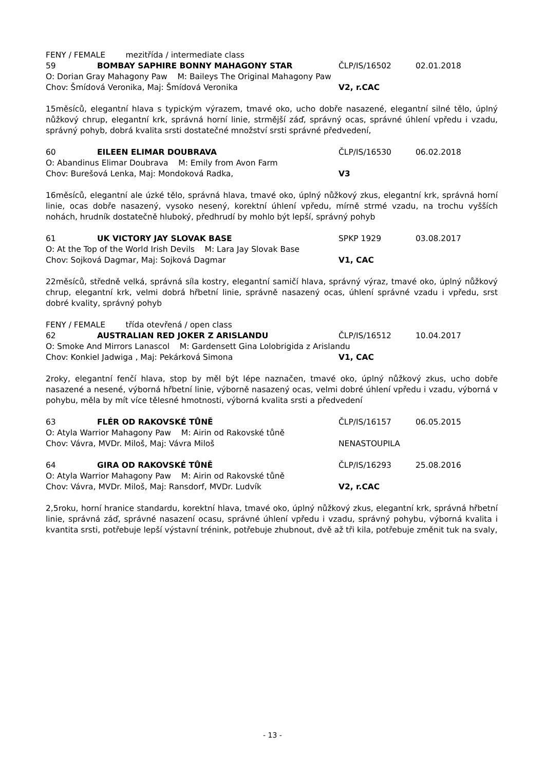FENY / FEMALE mezitřída / intermediate class
59 BOMBAY SAPHIRE BONNY MAHAGONY STAR ČLP/IS/16502 02.01.2018
O: Dorian Gray Mahagony Paw M: Baileys The Original Mahagony Paw
Chov: Šmídová Veronika, Maj: Šmídová Veronika V2, r.CAC
15měsíců, elegantní hlava s typickým výrazem, tmavé oko, ucho dobře nasazené, elegantní silné tělo, úplný nůžkový chrup, elegantní krk, správná horní linie, strmější záď, správný ocas, správné úhlení vpředu i vzadu, správný pohyb, dobrá kvalita srsti dostatečné množství srsti správné předvedení,
60 EILEEN ELIMAR DOUBRAVA ČLP/IS/16530 06.02.2018
O: Abandinus Elimar Doubrava M: Emily from Avon Farm
Chov: Burešová Lenka, Maj: Mondoková Radka, V3
16měsíců, elegantní ale úzké tělo, správná hlava, tmavé oko, úplný nůžkový zkus, elegantní krk, správná horní linie, ocas dobře nasazený, vysoko nesený, korektní úhlení vpředu, mírně strmé vzadu, na trochu vyšších nohách, hrudník dostatečně hluboký, předhrudí by mohlo být lepší, správný pohyb
61 UK VICTORY JAY SLOVAK BASE SPKP 1929 03.08.2017
O: At the Top of the World Irish Devils M: Lara Jay Slovak Base
Chov: Sojková Dagmar, Maj: Sojková Dagmar V1, CAC
22měsíců, středně velká, správná síla kostry, elegantní samičí hlava, správný výraz, tmavé oko, úplný nůžkový chrup, elegantní krk, velmi dobrá hřbetní linie, správně nasazený ocas, úhlení správné vzadu i vpředu, srst dobré kvality, správný pohyb
FENY / FEMALE třída otevřená / open class
62 AUSTRALIAN RED JOKER Z ARISLANDU ČLP/IS/16512 10.04.2017
O: Smoke And Mirrors Lanascol M: Gardensett Gina Lolobrigida z Arislandu
Chov: Konkiel Jadwiga , Maj: Pekárková Simona V1, CAC
2roky, elegantní fenčí hlava, stop by měl být lépe naznačen, tmavé oko, úplný nůžkový zkus, ucho dobře nasazené a nesené, výborná hřbetní linie, výborně nasazený ocas, velmi dobré úhlení vpředu i vzadu, výborná v pohybu, měla by mít více tělesné hmotnosti, výborná kvalita srsti a předvedení
63 FLÉR OD RAKOVSKÉ TŮNĚ ČLP/IS/16157 06.05.2015
O: Atyla Warrior Mahagony Paw M: Airin od Rakovské tůně
Chov: Vávra, MVDr. Miloš, Maj: Vávra Miloš NENASTOUPILA
64 GIRA OD RAKOVSKÉ TŮNĚ ČLP/IS/16293 25.08.2016
O: Atyla Warrior Mahagony Paw M: Airin od Rakovské tůně
Chov: Vávra, MVDr. Miloš, Maj: Ransdorf, MVDr. Ludvík V2, r.CAC
2,5roku, horní hranice standardu, korektní hlava, tmavé oko, úplný nůžkový zkus, elegantní krk, správná hřbetní linie, správná záď, správné nasazení ocasu, správné úhlení vpředu i vzadu, správný pohybu, výborná kvalita i kvantita srsti, potřebuje lepší výstavní trénink, potřebuje zhubnout, dvě až tři kila, potřebuje změnit tuk na svaly,
- 13 -